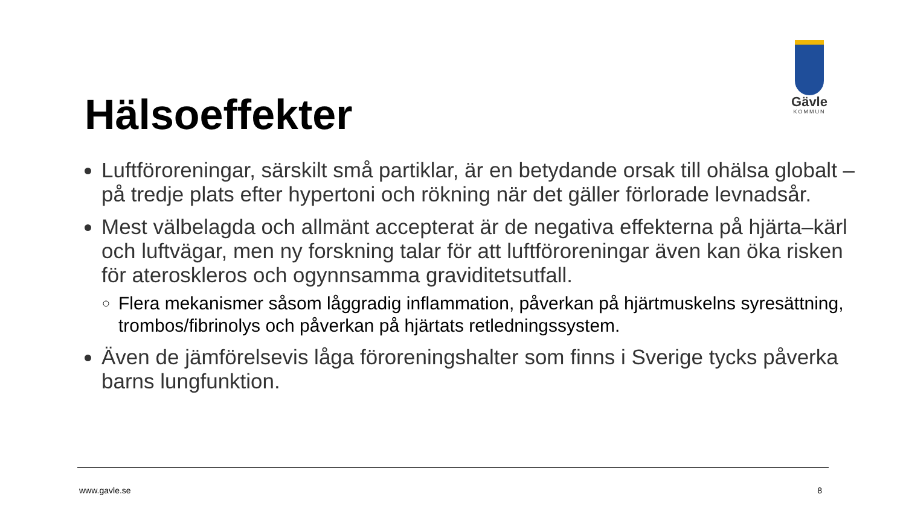Gävle
KOMMUN
Hälsoeffekter
Luftföroreningar, särskilt små partiklar, är en betydande orsak till ohälsa globalt – på tredje plats efter hypertoni och rökning när det gäller förlorade levnadsår.
Mest välbelagda och allmänt accepterat är de negativa effekterna på hjärta–kärl och luftvägar, men ny forskning talar för att luftföroreningar även kan öka risken för ateroskleros och ogynnsamma graviditetsutfall.
Flera mekanismer såsom låggradig inflammation, påverkan på hjärtmuskelns syresättning, trombos/fibrinolys och påverkan på hjärtats retledningssystem.
Även de jämförelsevis låga föroreningshalter som finns i Sverige tycks påverka barns lungfunktion.
www.gavle.se 8